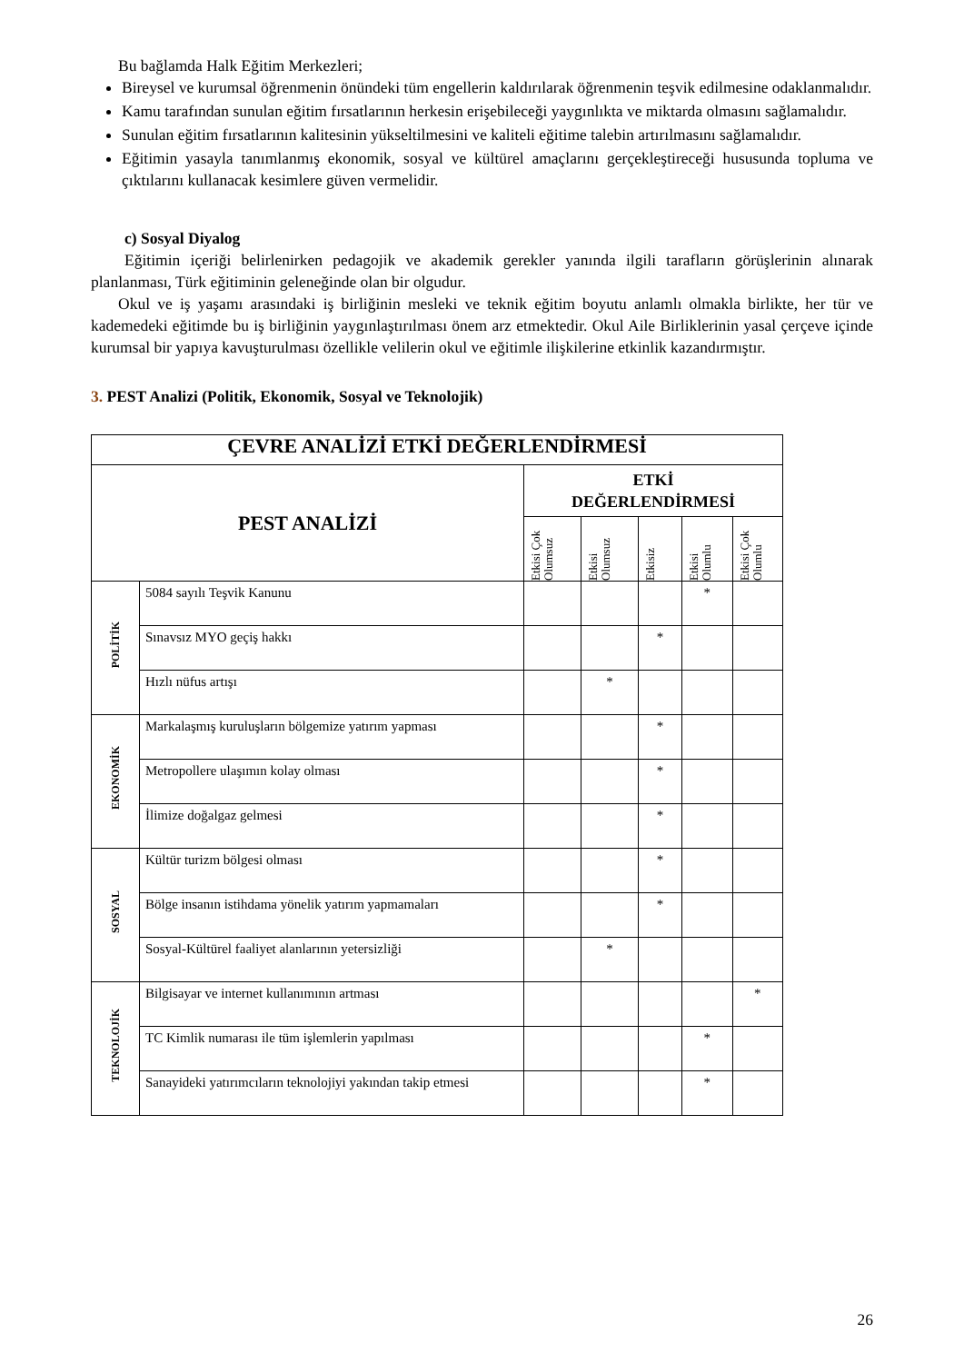Bu bağlamda Halk Eğitim Merkezleri;
Bireysel ve kurumsal öğrenmenin önündeki tüm engellerin kaldırılarak öğrenmenin teşvik edilmesine odaklanmalıdır.
Kamu tarafından sunulan eğitim fırsatlarının herkesin erişebileceği yaygınlıkta ve miktarda olmasını sağlamalıdır.
Sunulan eğitim fırsatlarının kalitesinin yükseltilmesini ve kaliteli eğitime talebin artırılmasını sağlamalıdır.
Eğitimin yasayla tanımlanmış ekonomik, sosyal ve kültürel amaçlarını gerçekleştireceği hususunda topluma ve çıktılarını kullanacak kesimlere güven vermelidir.
c) Sosyal Diyalog
Eğitimin içeriği belirlenirken pedagojik ve akademik gerekler yanında ilgili tarafların görüşlerinin alınarak planlanması, Türk eğitiminin geleneğinde olan bir olgudur.
Okul ve iş yaşamı arasındaki iş birliğinin mesleki ve teknik eğitim boyutu anlamlı olmakla birlikte, her tür ve kademedeki eğitimde bu iş birliğinin yaygınlaştırılması önem arz etmektedir. Okul Aile Birliklerinin yasal çerçeve içinde kurumsal bir yapıya kavuşturulması özellikle velilerin okul ve eğitimle ilişkilerine etkinlik kazandırmıştır.
3. PEST Analizi (Politik, Ekonomik, Sosyal ve Teknolojik)
| ÇEVRE ANALİZİ ETKİ DEĞERLENDİRMESİ | | | | | | |
| --- | --- | --- | --- | --- | --- | --- |
| PEST ANALİZİ | | ETKİ DEĞERLENDİRMESİ | | | | |
| | | Etkisi Çok Olumsuz | Etkisi Olumsuz | Etkisiz | Etkisi Olumlu | Etkisi Çok Olumlu |
| POLİTİK | 5084 sayılı Teşvik Kanunu | | | | * | |
| | Sınavsız MYO geçiş hakkı | | | * | | |
| | Hızlı nüfus artışı | | * | | | |
| EKONOMİK | Markalaşmış kuruluşların bölgemize yatırım yapması | | | * | | |
| | Metropollere ulaşımın kolay olması | | | * | | |
| | İlimize doğalgaz gelmesi | | | * | | |
| SOSYAL | Kültür turizm bölgesi olması | | | * | | |
| | Bölge insanın istihdama yönelik yatırım yapmamaları | | | * | | |
| | Sosyal-Kültürel faaliyet alanlarının yetersizliği | | * | | | |
| TEKNOLOJİK | Bilgisayar ve internet kullanımının artması | | | | | * |
| | TC Kimlik numarası ile tüm işlemlerin yapılması | | | | * | |
| | Sanayideki yatırımcıların teknolojiyi yakından takip etmesi | | | | * | |
26